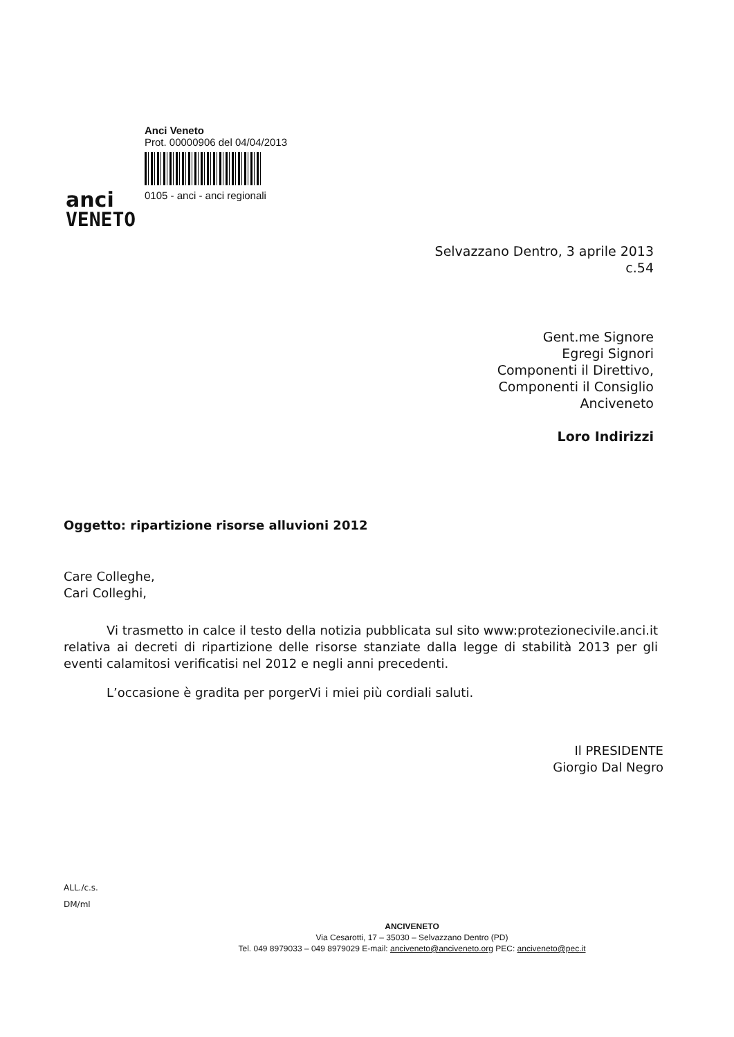anci
VENETO
Anci Veneto
Prot. 00000906 del 04/04/2013
0105 - anci - anci regionali
Selvazzano Dentro, 3 aprile 2013
c.54
Gent.me Signore
Egregi Signori
Componenti il Direttivo,
Componenti il Consiglio
Anciveneto
Loro Indirizzi
Oggetto: ripartizione risorse alluvioni 2012
Care Colleghe,
Cari Colleghi,
Vi trasmetto in calce il testo della notizia pubblicata sul sito www:protezionecivile.anci.it relativa ai decreti di ripartizione delle risorse stanziate dalla legge di stabilità 2013 per gli eventi calamitosi verificatisi nel 2012 e negli anni precedenti.
L’occasione è gradita per porgerVi i miei più cordiali saluti.
Il PRESIDENTE
Giorgio Dal Negro
ALL./c.s.
DM/ml
ANCIVENETO
Via Cesarotti, 17 – 35030 – Selvazzano Dentro (PD)
Tel. 049 8979033 – 049 8979029 E-mail: anciveneto@anciveneto.org PEC: anciveneto@pec.it